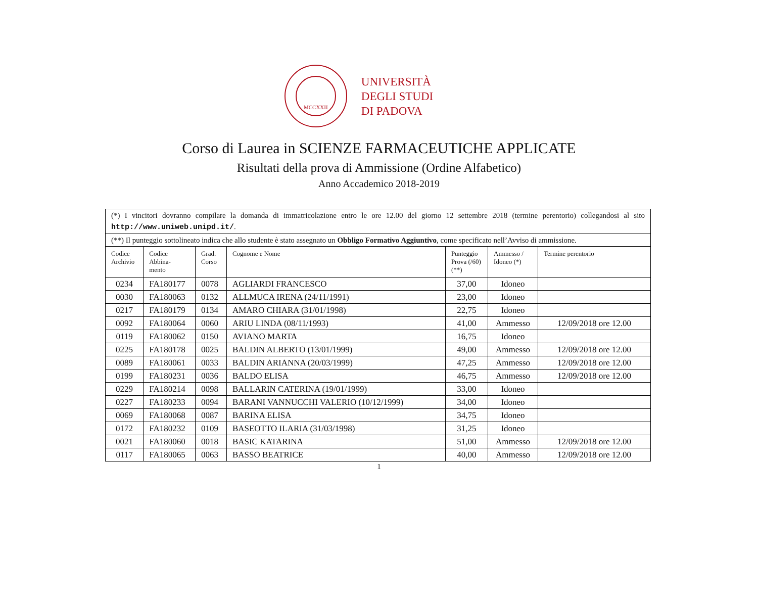MCCXXII
UNIVERSITÀ
DEGLI STUDI
DI PADOVA
Corso di Laurea in SCIENZE FARMACEUTICHE APPLICATE
Risultati della prova di Ammissione (Ordine Alfabetico)
Anno Accademico 2018-2019
| (*) I vincitori dovranno compilare la domanda di immatricolazione entro le ore 12.00 del giorno 12 settembre 2018 (termine perentorio) collegandosi al sito http://www.uniweb.unipd.it/ . | | | | | | |
| (**) Il punteggio sottolineato indica che allo studente è stato assegnato un Obbligo Formativo Aggiuntivo , come specificato nell’Avviso di ammissione. | | | | | | |
| Codice Archivio | Codice Abbina- mento | Grad. Corso | Cognome e Nome | Punteggio Prova (/60) (**) | Ammesso / Idoneo (*) | Termine perentorio |
| 0234 | FA180177 | 0078 | AGLIARDI FRANCESCO | 37,00 | Idoneo | |
| 0030 | FA180063 | 0132 | ALLMUCA IRENA (24/11/1991) | 23,00 | Idoneo | |
| 0217 | FA180179 | 0134 | AMARO CHIARA (31/01/1998) | 22,75 | Idoneo | |
| 0092 | FA180064 | 0060 | ARIU LINDA (08/11/1993) | 41,00 | Ammesso | 12/09/2018 ore 12.00 |
| 0119 | FA180062 | 0150 | AVIANO MARTA | 16,75 | Idoneo | |
| 0225 | FA180178 | 0025 | BALDIN ALBERTO (13/01/1999) | 49,00 | Ammesso | 12/09/2018 ore 12.00 |
| 0089 | FA180061 | 0033 | BALDIN ARIANNA (20/03/1999) | 47,25 | Ammesso | 12/09/2018 ore 12.00 |
| 0199 | FA180231 | 0036 | BALDO ELISA | 46,75 | Ammesso | 12/09/2018 ore 12.00 |
| 0229 | FA180214 | 0098 | BALLARIN CATERINA (19/01/1999) | 33,00 | Idoneo | |
| 0227 | FA180233 | 0094 | BARANI VANNUCCHI VALERIO (10/12/1999) | 34,00 | Idoneo | |
| 0069 | FA180068 | 0087 | BARINA ELISA | 34,75 | Idoneo | |
| 0172 | FA180232 | 0109 | BASEOTTO ILARIA (31/03/1998) | 31,25 | Idoneo | |
| 0021 | FA180060 | 0018 | BASIC KATARINA | 51,00 | Ammesso | 12/09/2018 ore 12.00 |
| 0117 | FA180065 | 0063 | BASSO BEATRICE | 40,00 | Ammesso | 12/09/2018 ore 12.00 |
1